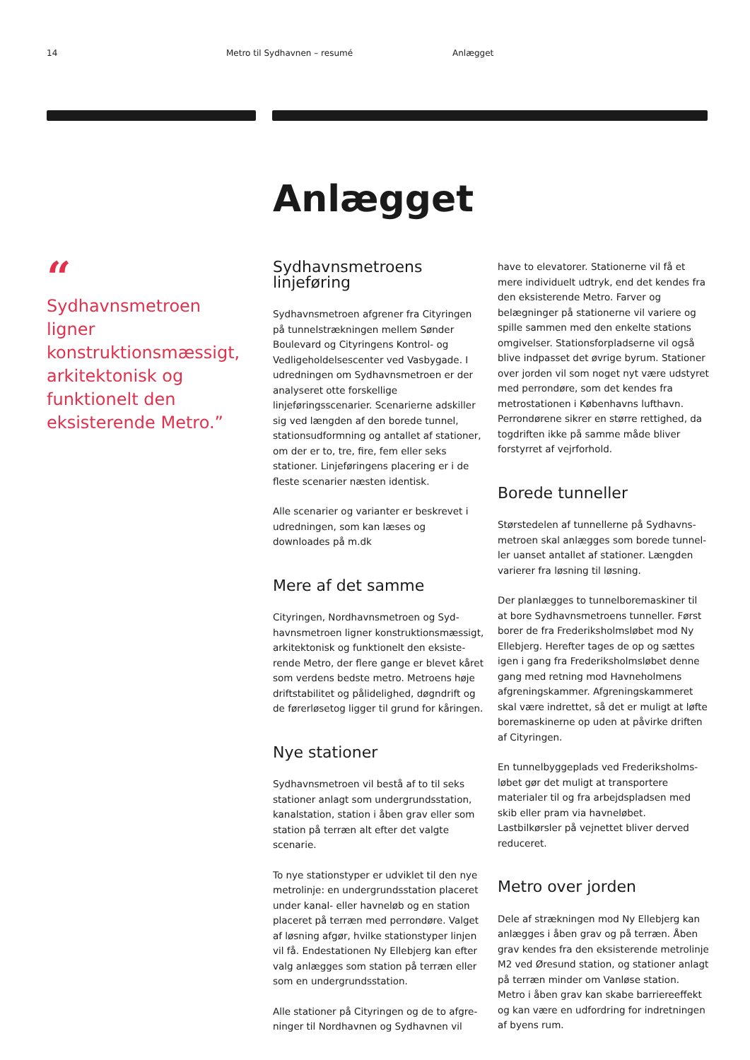14 Metro til Sydhavnen – resumé Anlægget
Anlægget
“
Sydhavnsmetroen ligner konstruktionsmæssigt, arkitektonisk og funktionelt den eksisterende Metro.”
Sydhavnsmetroens linjeføring
Sydhavnsmetroen afgrener fra Cityringen på tunnelstrækningen mellem Sønder Boule­vard og Cityringens Kontrol- og Vedligehol­delsescenter ved Vasbygade. I udredningen om Sydhavnsmetroen er der analyseret otte forskellige linjeføringsscenarier. Scenari­erne adskiller sig ved længden af den borede tunnel, stationsudformning og antallet af stationer, om der er to, tre, fire, fem eller seks stationer. Linjeføringens placering er i de fleste scenarier næsten identisk.
Alle scenarier og varianter er beskrevet i udredningen, som kan læses og downloades på m.dk
Mere af det samme
Cityringen, Nordhavnsmetroen og Syd­havnsmetroen ligner konstruktionsmæssigt, arkitektonisk og funktionelt den eksiste­rende Metro, der flere gange er blevet kåret som verdens bedste metro. Metroens høje driftstabilitet og pålidelighed, døgndrift og de førerløsetog ligger til grund for kåringen.
Nye stationer
Sydhavnsmetroen vil bestå af to til seks stationer anlagt som undergrundsstation, kanalstation, station i åben grav eller som station på terræn alt efter det valgte scenarie.
To nye stationstyper er udviklet til den nye metrolinje: en undergrundsstation placeret under kanal- eller havneløb og en station placeret på terræn med perrondøre. Valget af løsning afgør, hvilke stationstyper linjen vil få. Endestationen Ny Ellebjerg kan efter valg anlægges som station på terræn eller som en undergrundsstation.
Alle stationer på Cityringen og de to afgre­ninger til Nordhavnen og Sydhavnen vil
have to elevatorer. Stationerne vil få et mere individuelt udtryk, end det kendes fra den eksisterende Metro. Farver og belægninger på stationerne vil variere og spille sammen med den enkelte stations omgivelser. Sta­tionsforpladserne vil også blive indpasset det øvrige byrum. Stationer over jorden vil som noget nyt være udstyret med perron­døre, som det kendes fra metrostationen i Københavns lufthavn. Perrondørene sikrer en større rettighed, da togdriften ikke på samme måde bliver forstyrret af vejrforhold.
Borede tunneller
Størstedelen af tunnellerne på Sydhavns­metroen skal anlægges som borede tunnel­ler uanset antallet af stationer. Længden varierer fra løsning til løsning.
Der planlægges to tunnelboremaskiner til at bore Sydhavnsmetroens tunneller. Først borer de fra Frederiksholmsløbet mod Ny Ellebjerg. Herefter tages de op og sættes igen i gang fra Frederiksholmsløbet denne gang med retning mod Havneholmens afgreningskammer. Afgreningskammeret skal være indrettet, så det er muligt at løfte boremaskinerne op uden at påvirke driften af Cityringen.
En tunnelbyggeplads ved Frederiksholms­løbet gør det muligt at transportere materialer til og fra arbejdspladsen med skib eller pram via havneløbet. Lastbilkørsler på vejnettet bliver derved reduceret.
Metro over jorden
Dele af strækningen mod Ny Ellebjerg kan anlægges i åben grav og på terræn. Åben grav kendes fra den eksisterende metrolinje M2 ved Øresund station, og stationer anlagt på terræn minder om Vanløse station. Metro i åben grav kan skabe barriereeffekt og kan være en udfordring for indretningen af byens rum.